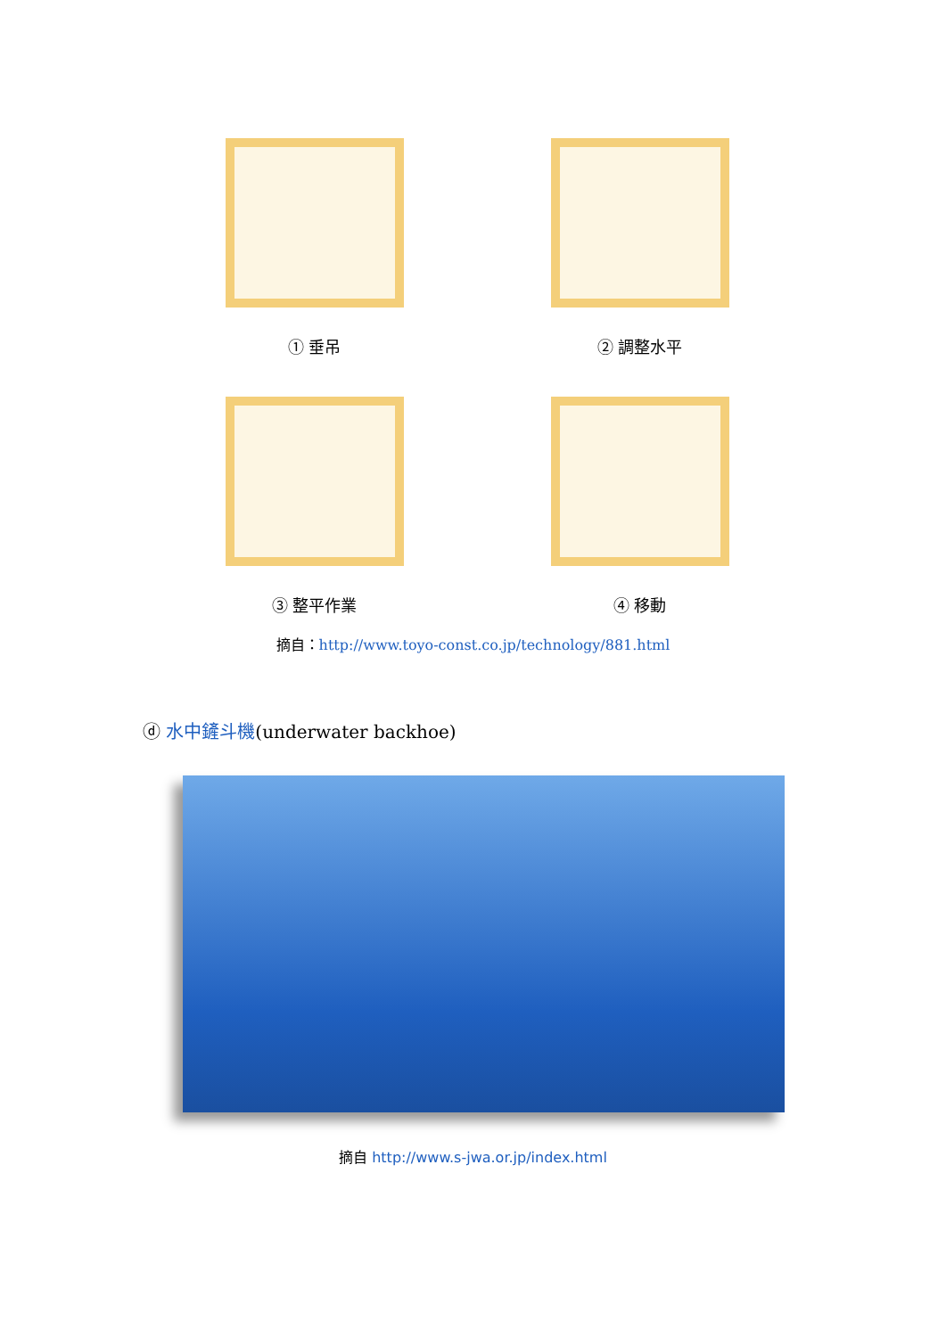① 垂吊
② 調整水平
③ 整平作業
④ 移動
摘自：http://www.toyo-const.co.jp/technology/881.html
ⓓ 水中鏟斗機(underwater backhoe)
摘自 http://www.s-jwa.or.jp/index.html